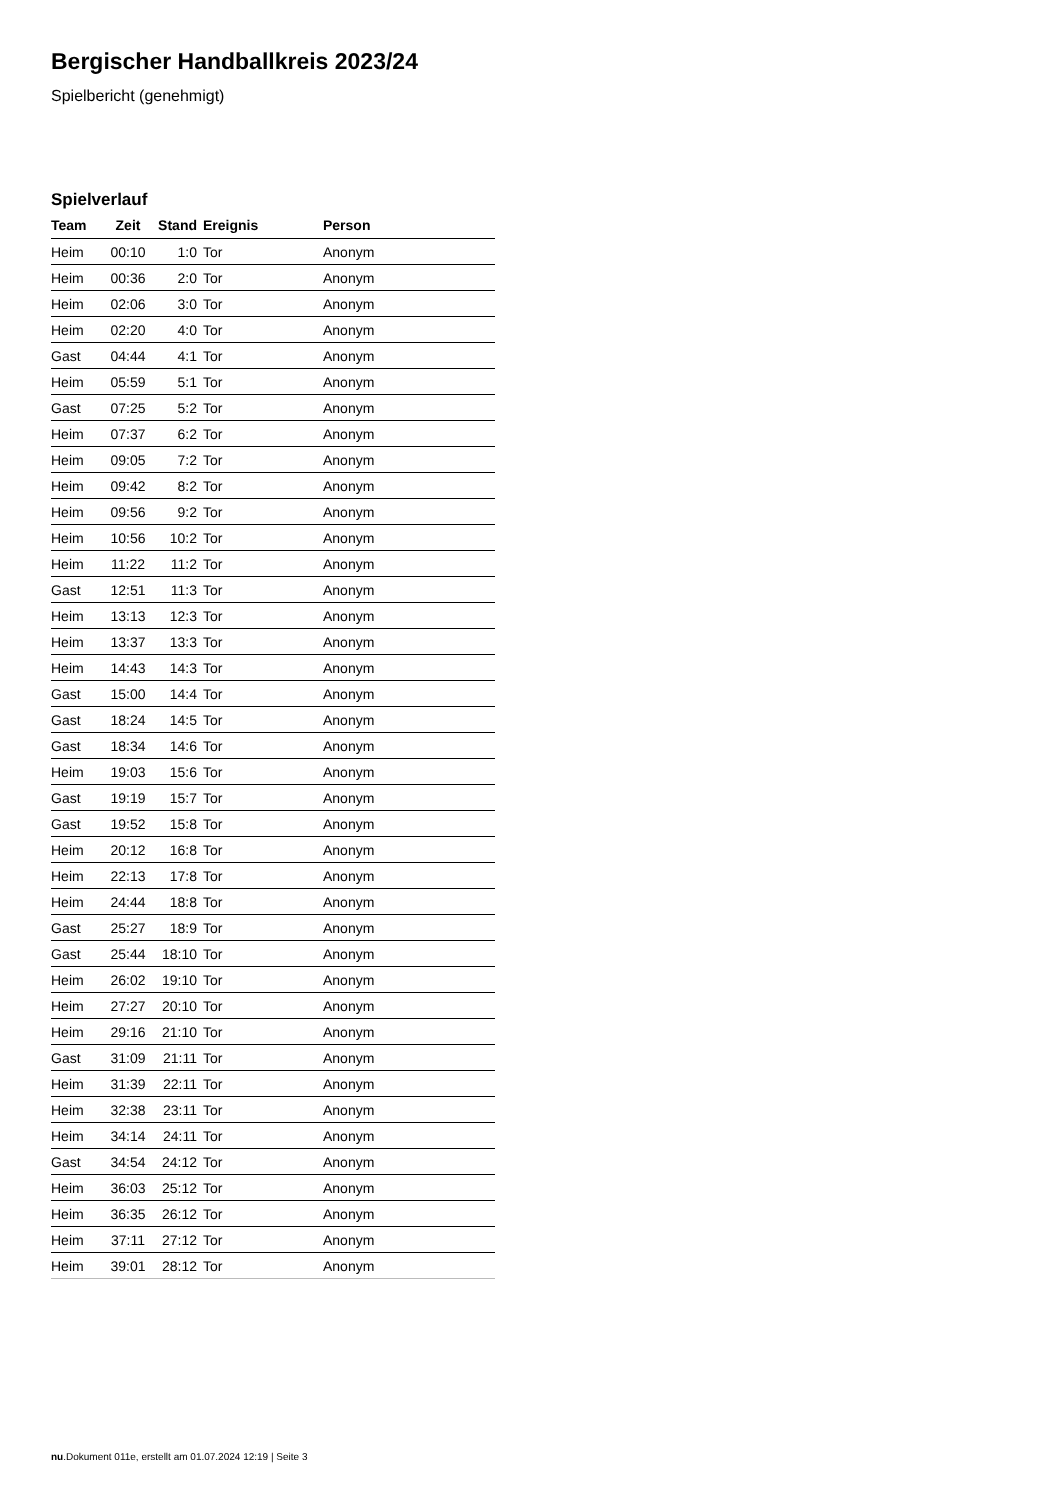Bergischer Handballkreis 2023/24
Spielbericht (genehmigt)
Spielverlauf
| Team | Zeit | Stand | Ereignis | Person |
| --- | --- | --- | --- | --- |
| Heim | 00:10 | 1:0 | Tor | Anonym |
| Heim | 00:36 | 2:0 | Tor | Anonym |
| Heim | 02:06 | 3:0 | Tor | Anonym |
| Heim | 02:20 | 4:0 | Tor | Anonym |
| Gast | 04:44 | 4:1 | Tor | Anonym |
| Heim | 05:59 | 5:1 | Tor | Anonym |
| Gast | 07:25 | 5:2 | Tor | Anonym |
| Heim | 07:37 | 6:2 | Tor | Anonym |
| Heim | 09:05 | 7:2 | Tor | Anonym |
| Heim | 09:42 | 8:2 | Tor | Anonym |
| Heim | 09:56 | 9:2 | Tor | Anonym |
| Heim | 10:56 | 10:2 | Tor | Anonym |
| Heim | 11:22 | 11:2 | Tor | Anonym |
| Gast | 12:51 | 11:3 | Tor | Anonym |
| Heim | 13:13 | 12:3 | Tor | Anonym |
| Heim | 13:37 | 13:3 | Tor | Anonym |
| Heim | 14:43 | 14:3 | Tor | Anonym |
| Gast | 15:00 | 14:4 | Tor | Anonym |
| Gast | 18:24 | 14:5 | Tor | Anonym |
| Gast | 18:34 | 14:6 | Tor | Anonym |
| Heim | 19:03 | 15:6 | Tor | Anonym |
| Gast | 19:19 | 15:7 | Tor | Anonym |
| Gast | 19:52 | 15:8 | Tor | Anonym |
| Heim | 20:12 | 16:8 | Tor | Anonym |
| Heim | 22:13 | 17:8 | Tor | Anonym |
| Heim | 24:44 | 18:8 | Tor | Anonym |
| Gast | 25:27 | 18:9 | Tor | Anonym |
| Gast | 25:44 | 18:10 | Tor | Anonym |
| Heim | 26:02 | 19:10 | Tor | Anonym |
| Heim | 27:27 | 20:10 | Tor | Anonym |
| Heim | 29:16 | 21:10 | Tor | Anonym |
| Gast | 31:09 | 21:11 | Tor | Anonym |
| Heim | 31:39 | 22:11 | Tor | Anonym |
| Heim | 32:38 | 23:11 | Tor | Anonym |
| Heim | 34:14 | 24:11 | Tor | Anonym |
| Gast | 34:54 | 24:12 | Tor | Anonym |
| Heim | 36:03 | 25:12 | Tor | Anonym |
| Heim | 36:35 | 26:12 | Tor | Anonym |
| Heim | 37:11 | 27:12 | Tor | Anonym |
| Heim | 39:01 | 28:12 | Tor | Anonym |
nu.Dokument 011e, erstellt am 01.07.2024 12:19 | Seite 3